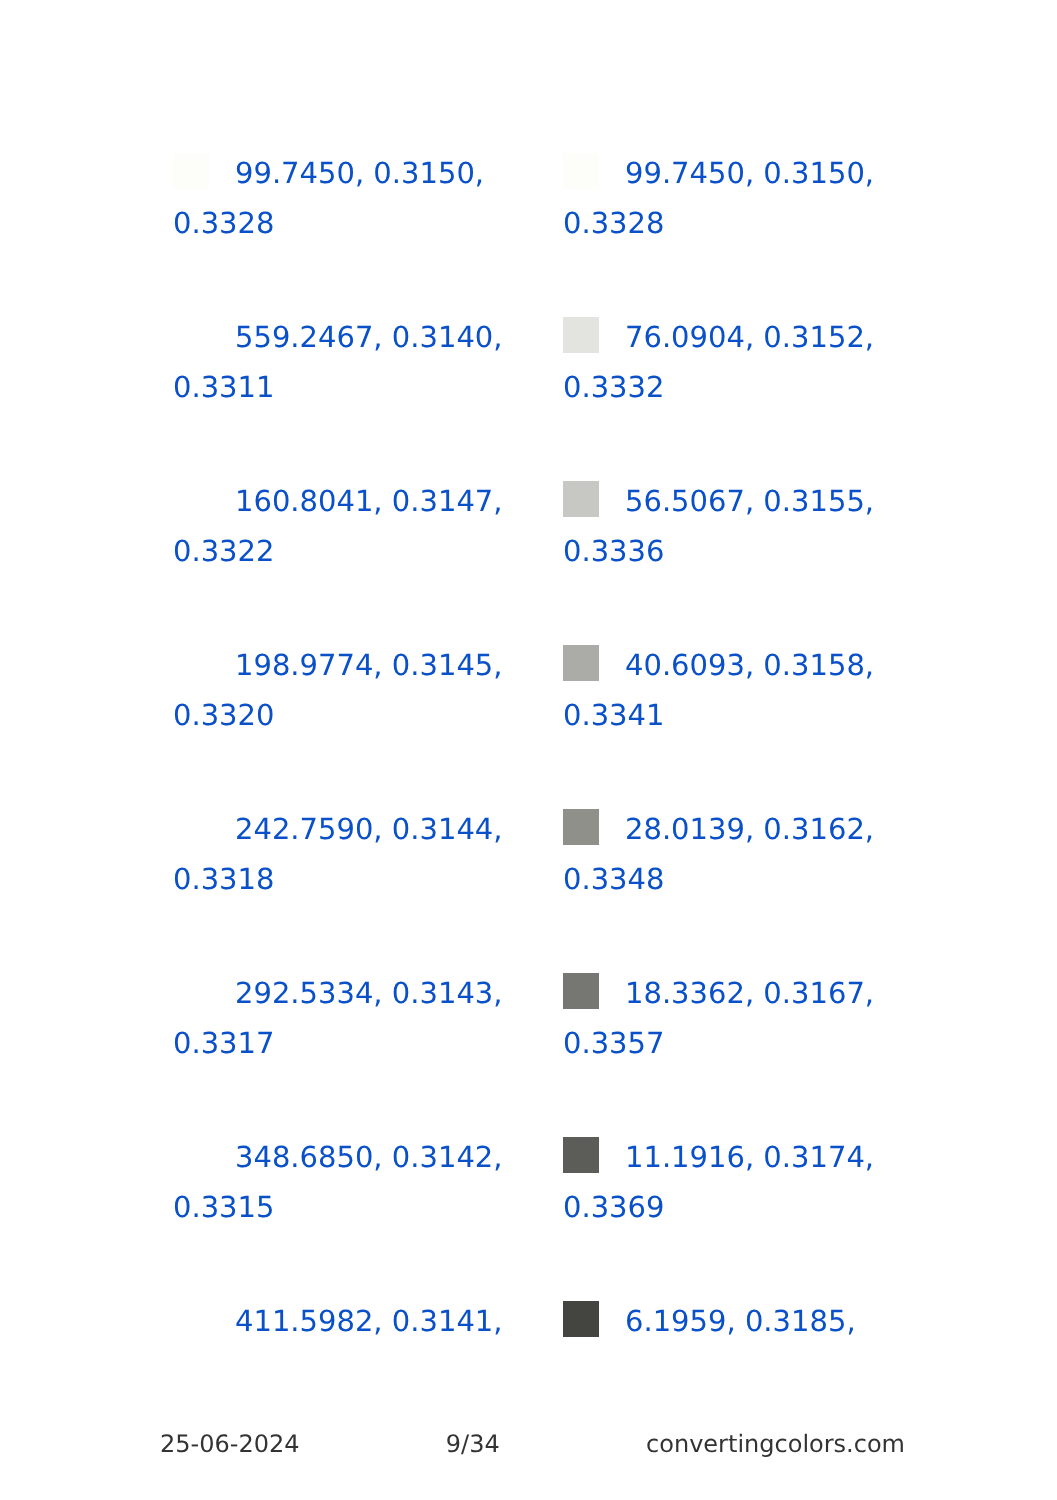99.7450, 0.3150, 0.3328
99.7450, 0.3150, 0.3328
559.2467, 0.3140, 0.3311
76.0904, 0.3152, 0.3332
160.8041, 0.3147, 0.3322
56.5067, 0.3155, 0.3336
198.9774, 0.3145, 0.3320
40.6093, 0.3158, 0.3341
242.7590, 0.3144, 0.3318
28.0139, 0.3162, 0.3348
292.5334, 0.3143, 0.3317
18.3362, 0.3167, 0.3357
348.6850, 0.3142, 0.3315
11.1916, 0.3174, 0.3369
411.5982, 0.3141,
6.1959, 0.3185,
25-06-2024 9/34 convertingcolors.com